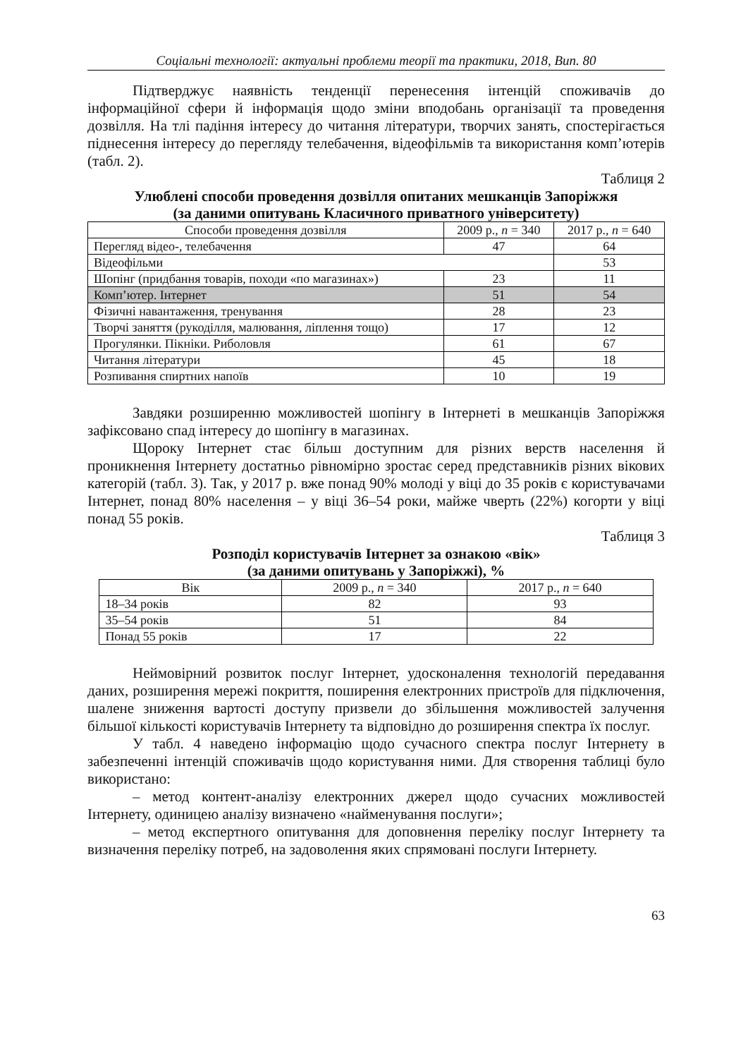Соціальні технології: актуальні проблеми теорії та практики, 2018, Вип. 80
Підтверджує наявність тенденції перенесення інтенцій споживачів до інформаційної сфери й інформація щодо зміни вподобань організації та проведення дозвілля. На тлі падіння інтересу до читання літератури, творчих занять, спостерігається піднесення інтересу до перегляду телебачення, відеофільмів та використання комп’ютерів (табл. 2).
Таблиця 2
Улюблені способи проведення дозвілля опитаних мешканців Запоріжжя
(за даними опитувань Класичного приватного університету)
| Способи проведення дозвілля | 2009 р., n = 340 | 2017 р., n = 640 |
| --- | --- | --- |
| Перегляд відео-, телебачення | 47 | 64 |
| Відеофільми | | 53 |
| Шопінг (придбання товарів, походи «по магазинах») | 23 | 11 |
| Комп’ютер. Інтернет | 51 | 54 |
| Фізичні навантаження, тренування | 28 | 23 |
| Творчі заняття (рукоділля, малювання, ліплення тощо) | 17 | 12 |
| Прогулянки. Пікніки. Риболовля | 61 | 67 |
| Читання літератури | 45 | 18 |
| Розпивання спиртних напоїв | 10 | 19 |
Завдяки розширенню можливостей шопінгу в Інтернеті в мешканців Запоріжжя зафіксовано спад інтересу до шопінгу в магазинах.
Щороку Інтернет стає більш доступним для різних верств населення й проникнення Інтернету достатньо рівномірно зростає серед представників різних вікових категорій (табл. 3). Так, у 2017 р. вже понад 90% молоді у віці до 35 років є користувачами Інтернет, понад 80% населення – у віці 36–54 роки, майже чверть (22%) когорти у віці понад 55 років.
Таблиця 3
Розподіл користувачів Інтернет за ознакою «вік»
(за даними опитувань у Запоріжжі), %
| Вік | 2009 р., n = 340 | 2017 р., n = 640 |
| --- | --- | --- |
| 18–34 років | 82 | 93 |
| 35–54 років | 51 | 84 |
| Понад 55 років | 17 | 22 |
Неймовірний розвиток послуг Інтернет, удосконалення технологій передавання даних, розширення мережі покриття, поширення електронних пристроїв для підключення, шалене зниження вартості доступу призвели до збільшення можливостей залучення більшої кількості користувачів Інтернету та відповідно до розширення спектра їх послуг.
У табл. 4 наведено інформацію щодо сучасного спектра послуг Інтернету в забезпеченні інтенцій споживачів щодо користування ними. Для створення таблиці було використано:
– метод контент-аналізу електронних джерел щодо сучасних можливостей Інтернету, одиницею аналізу визначено «найменування послуги»;
– метод експертного опитування для доповнення переліку послуг Інтернету та визначення переліку потреб, на задоволення яких спрямовані послуги Інтернету.
63